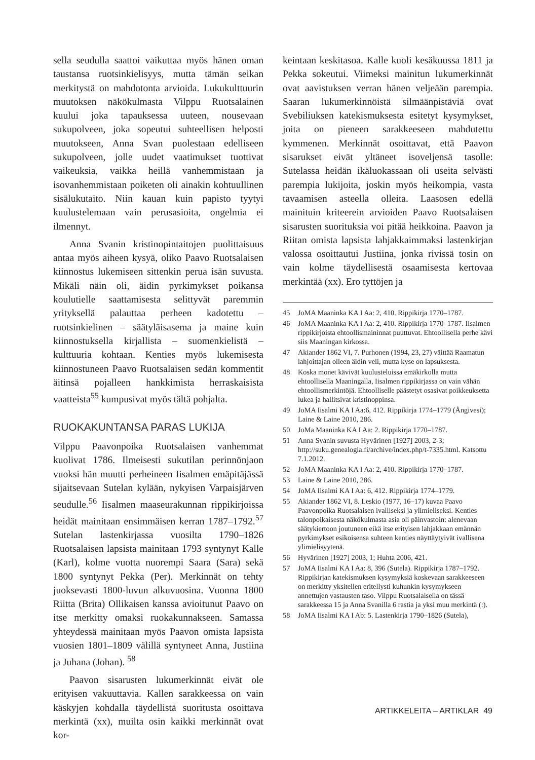sella seudulla saattoi vaikuttaa myös hänen oman taustansa ruotsinkielisyys, mutta tämän seikan merkitystä on mahdotonta arvioida. Lukukulttuurin muutoksen näkökulmasta Vilppu Ruotsalainen kuului joka tapauksessa uuteen, nousevaan sukupolveen, joka sopeutui suhteellisen helposti muutokseen, Anna Svan puolestaan edelliseen sukupolveen, jolle uudet vaatimukset tuottivat vaikeuksia, vaikka heillä vanhemmistaan ja isovanhemmistaan poiketen oli ainakin kohtuullinen sisälukutaito. Niin kauan kuin papisto tyytyi kuulustelemaan vain perusasioita, ongelmia ei ilmennyt.
Anna Svanin kristinopintaitojen puolittaisuus antaa myös aiheen kysyä, oliko Paavo Ruotsalaisen kiinnostus lukemiseen sittenkin perua isän suvusta. Mikäli näin oli, äidin pyrkimykset poikansa koulutielle saattamisesta selittyvät paremmin yrityksellä palauttaa perheen kadotettu – ruotsinkielinen – säätyläisasema ja maine kuin kiinnostuksella kirjallista – suomenkielistä – kulttuuria kohtaan. Kenties myös lukemisesta kiinnostuneen Paavo Ruotsalaisen sedän kommentit äitinsä pojalleen hankkimista herraskaisista vaatteista<sup>55</sup> kumpusivat myös tältä pohjalta.
RUOKAKUNTANSA PARAS LUKIJA
Vilppu Paavonpoika Ruotsalaisen vanhemmat kuolivat 1786. Ilmeisesti sukutilan perinnönjaon vuoksi hän muutti perheineen Iisalmen emäpitäjässä sijaitsevaan Sutelan kylään, nykyisen Varpaisjärven seudulle.<sup>56</sup> Iisalmen maaseurakunnan rippikirjoissa heidät mainitaan ensimmäisen kerran 1787–1792.<sup>57</sup> Sutelan lastenkirjassa vuosilta 1790–1826 Ruotsalaisen lapsista mainitaan 1793 syntynyt Kalle (Karl), kolme vuotta nuorempi Saara (Sara) sekä 1800 syntynyt Pekka (Per). Merkinnät on tehty juoksevasti 1800-luvun alkuvuosina. Vuonna 1800 Riitta (Brita) Ollikaisen kanssa avioitunut Paavo on itse merkitty omaksi ruokakunnakseen. Samassa yhteydessä mainitaan myös Paavon omista lapsista vuosien 1801–1809 välillä syntyneet Anna, Justiina ja Juhana (Johan). <sup>58</sup>
Paavon sisarusten lukumerkinnät eivät ole erityisen vakuuttavia. Kallen sarakkeessa on vain käskyjen kohdalla täydellistä suoritusta osoittava merkintä (xx), muilta osin kaikki merkinnät ovat kor-
keintaan keskitasoa. Kalle kuoli kesäkuussa 1811 ja Pekka sokeutui. Viimeksi mainitun lukumerkinnät ovat aavistuksen verran hänen veljeään parempia. Saaran lukumerkinnöistä silmäänpistäviä ovat Svebiliuksen katekismuksesta esitetyt kysymykset, joita on pieneen sarakkeeseen mahdutettu kymmenen. Merkinnät osoittavat, että Paavon sisarukset eivät yltäneet isoveljensä tasolle: Sutelassa heidän ikäluokassaan oli useita selvästi parempia lukijoita, joskin myös heikompia, vasta tavaamisen asteella olleita. Laasosen edellä mainituin kriteerein arvioiden Paavo Ruotsalaisen sisarusten suorituksia voi pitää heikkoina. Paavon ja Riitan omista lapsista lahjakkaimmaksi lastenkirjan valossa osoittautui Justiina, jonka rivissä tosin on vain kolme täydellisestä osaamisesta kertovaa merkintää (xx). Ero tyttöjen ja
45 JoMA Maaninka KA I Aa: 2, 410. Rippikirja 1770–1787.
46 JoMA Maaninka KA I Aa: 2, 410. Rippikirja 1770–1787. Iisalmen rippikirjoista ehtoollismaininnat puuttuvat. Ehtoollisella perhe kävi siis Maaningan kirkossa.
47 Akiander 1862 VI, 7. Purhonen (1994, 23, 27) väittää Raamatun lahjoittajan olleen äidin veli, mutta kyse on lapsuksesta.
48 Koska monet kävivät kuulusteluissa emäkirkolla mutta ehtoollisella Maaningalla, Iisalmen rippikirjassa on vain vähän ehtoollismerkintöjä. Ehtoolliselle päästetyt osasivat poikkeuksetta lukea ja hallitsivat kristinoppinsa.
49 JoMA Iisalmi KA I Aa:6, 412. Rippikirja 1774–1779 (Ångivesi); Laine & Laine 2010, 286.
50 JoMa Maaninka KA I Aa: 2. Rippikirja 1770–1787.
51 Anna Svanin suvusta Hyvärinen [1927] 2003, 2-3; http://suku.genealogia.fi/archive/index.php/t-7335.html. Katsottu 7.1.2012.
52 JoMA Maaninka KA I Aa: 2, 410. Rippikirja 1770–1787.
53 Laine & Laine 2010, 286.
54 JoMA Iisalmi KA I Aa: 6, 412. Rippikirja 1774–1779.
55 Akiander 1862 VI, 8. Leskio (1977, 16–17) kuvaa Paavo Paavonpoika Ruotsalaisen ivalliseksi ja ylimieliseksi. Kenties talonpoikaisesta näkökulmasta asia oli päinvastoin: alenevaan säätykiertoon joutuneen eikä itse erityisen lahjakkaan emännän pyrkimykset esikoisensa suhteen kenties näyttäytyivät ivallisena ylimielisyytenä.
56 Hyvärinen [1927] 2003, 1; Huhta 2006, 421.
57 JoMA Iisalmi KA I Aa: 8, 396 (Sutela). Rippikirja 1787–1792. Rippikirjan katekismuksen kysymyksiä koskevaan sarakkeeseen on merkitty yksitellen eritellysti kuhunkin kysymykseen annettujen vastausten taso. Vilppu Ruotsalaisella on tässä sarakkeessa 15 ja Anna Svanilla 6 rastia ja yksi muu merkintä (:).
58 JoMA Iisalmi KA I Ab: 5. Lastenkirja 1790–1826 (Sutela),
ARTIKKELEITA – ARTIKLAR 49